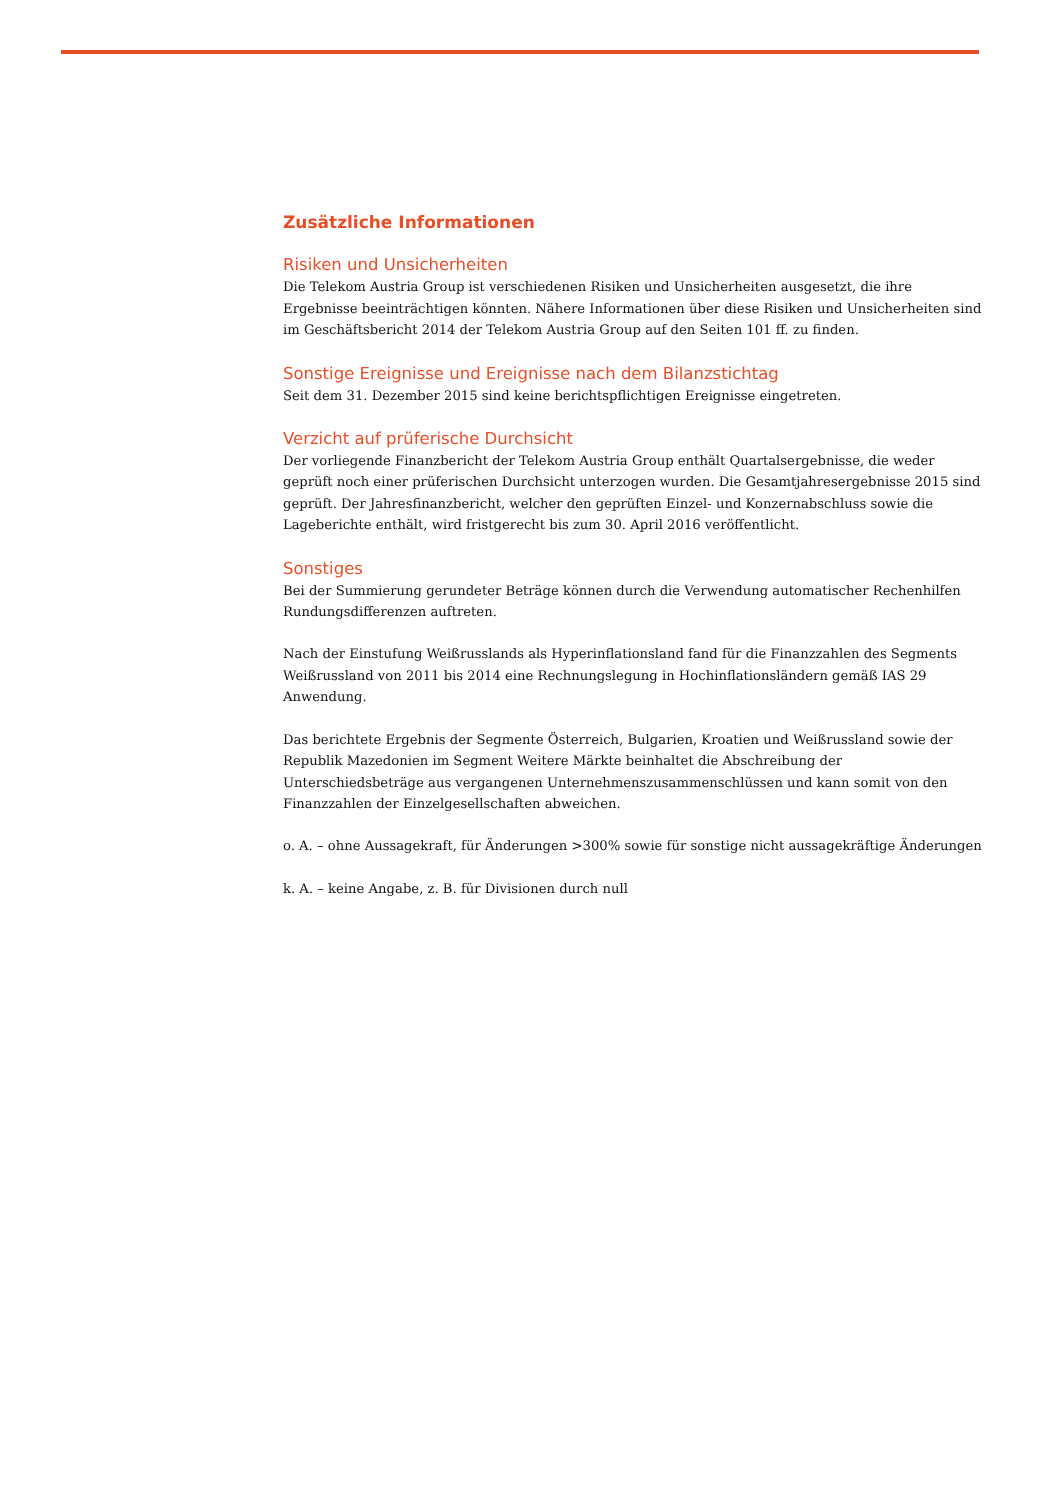Zusätzliche Informationen
Risiken und Unsicherheiten
Die Telekom Austria Group ist verschiedenen Risiken und Unsicherheiten ausgesetzt, die ihre Ergebnisse beeinträchtigen könnten. Nähere Informationen über diese Risiken und Unsicherheiten sind im Geschäfts­bericht 2014 der Telekom Austria Group auf den Seiten 101 ff. zu finden.
Sonstige Ereignisse und Ereignisse nach dem Bilanzstichtag
Seit dem 31. Dezember 2015 sind keine berichtspflichtigen Ereignisse eingetreten.
Verzicht auf prüferische Durchsicht
Der vorliegende Finanzbericht der Telekom Austria Group enthält Quartalsergebnisse, die weder geprüft noch einer prüferischen Durchsicht unterzogen wurden. Die Gesamtjahresergebnisse 2015 sind geprüft. Der Jahresfinanzbericht, welcher den geprüften Einzel- und Konzernabschluss sowie die Lageberichte enthält, wird fristgerecht bis zum 30. April 2016 veröffentlicht.
Sonstiges
Bei der Summierung gerundeter Beträge können durch die Verwendung automatischer Rechenhilfen Run­dungsdifferenzen auftreten.
Nach der Einstufung Weißrusslands als Hyperinflationsland fand für die Finanzzahlen des Segments Weiß­russland von 2011 bis 2014 eine Rechnungslegung in Hochinflationsländern gemäß IAS 29 Anwendung.
Das berichtete Ergebnis der Segmente Österreich, Bulgarien, Kroatien und Weißrussland sowie der Republik Mazedonien im Segment Weitere Märkte beinhaltet die Abschreibung der Unterschiedsbeträge aus vergan­genen Unternehmenszusammenschlüssen und kann somit von den Finanzzahlen der Einzelgesellschaften abweichen.
o. A. – ohne Aussagekraft, für Änderungen >300% sowie für sonstige nicht aussagekräftige Änderungen
k. A. – keine Angabe, z. B. für Divisionen durch null